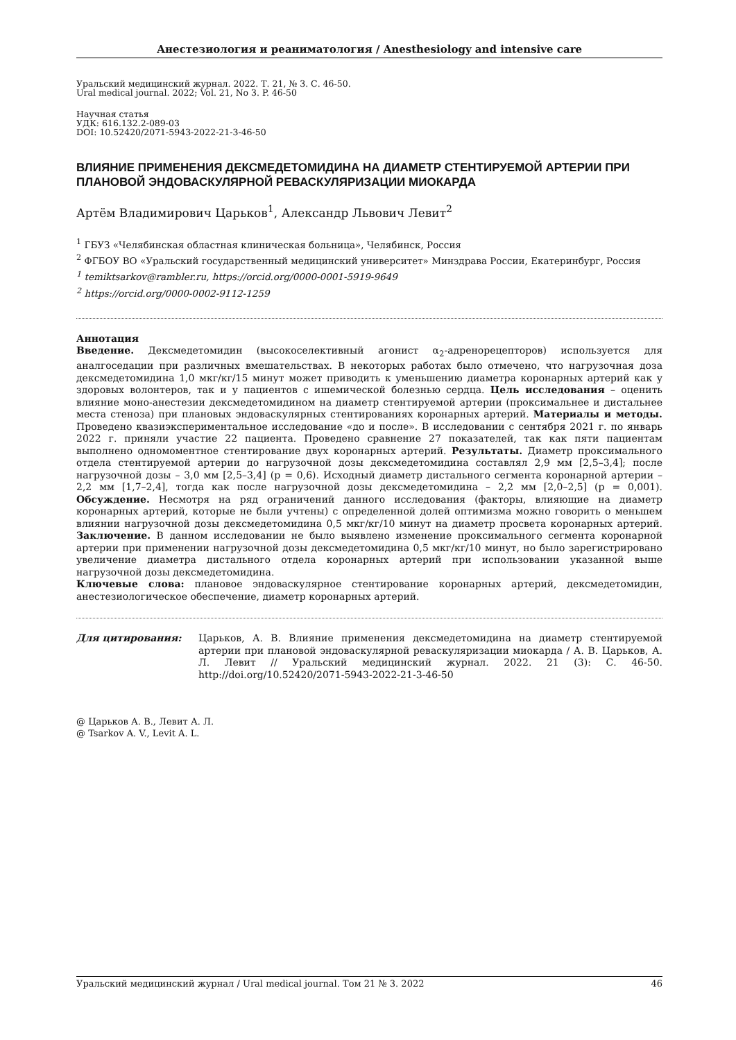Анестезиология и реаниматология / Anesthesiology and intensive care
Уральский медицинский журнал. 2022. Т. 21, № 3. С. 46-50.
Ural medical journal. 2022; Vol. 21, No 3. P. 46-50
Научная статья
УДК: 616.132.2-089-03
DOI: 10.52420/2071-5943-2022-21-3-46-50
ВЛИЯНИЕ ПРИМЕНЕНИЯ ДЕКСМЕДЕТОМИДИНА НА ДИАМЕТР СТЕНТИРУЕМОЙ АРТЕРИИ ПРИ ПЛАНОВОЙ ЭНДОВАСКУЛЯРНОЙ РЕВАСКУЛЯРИЗАЦИИ МИОКАРДА
Артём Владимирович Царьков<sup>1</sup>, Александр Львович Левит<sup>2</sup>
<sup>1</sup> ГБУЗ «Челябинская областная клиническая больница», Челябинск, Россия
<sup>2</sup> ФГБОУ ВО «Уральский государственный медицинский университет» Минздрава России, Екатеринбург, Россия
<sup>1</sup> temiktsarkov@rambler.ru, https://orcid.org/0000-0001-5919-9649
<sup>2</sup> https://orcid.org/0000-0002-9112-1259
Аннотация
Введение. Дексмедетомидин (высокоселективный агонист α<sub>2</sub>-адренорецепторов) используется для аналгоседации при различных вмешательствах. В некоторых работах было отмечено, что нагрузочная доза дексмедетомидина 1,0 мкг/кг/15 минут может приводить к уменьшению диаметра коронарных артерий как у здоровых волонтеров, так и у пациентов с ишемической болезнью сердца. Цель исследования – оценить влияние моно-анестезии дексмедетомидином на диаметр стентируемой артерии (проксимальнее и дистальнее места стеноза) при плановых эндоваскулярных стентированиях коронарных артерий. Материалы и методы. Проведено квазиэкспериментальное исследование «до и после». В исследовании с сентября 2021 г. по январь 2022 г. приняли участие 22 пациента. Проведено сравнение 27 показателей, так как пяти пациентам выполнено одномоментное стентирование двух коронарных артерий. Результаты. Диаметр проксимального отдела стентируемой артерии до нагрузочной дозы дексмедетомидина составлял 2,9 мм [2,5–3,4]; после нагрузочной дозы – 3,0 мм [2,5–3,4] (p = 0,6). Исходный диаметр дистального сегмента коронарной артерии – 2,2 мм [1,7–2,4], тогда как после нагрузочной дозы дексмедетомидина – 2,2 мм [2,0–2,5] (p = 0,001). Обсуждение. Несмотря на ряд ограничений данного исследования (факторы, влияющие на диаметр коронарных артерий, которые не были учтены) с определенной долей оптимизма можно говорить о меньшем влиянии нагрузочной дозы дексмедетомидина 0,5 мкг/кг/10 минут на диаметр просвета коронарных артерий. Заключение. В данном исследовании не было выявлено изменение проксимального сегмента коронарной артерии при применении нагрузочной дозы дексмедетомидина 0,5 мкг/кг/10 минут, но было зарегистрировано увеличение диаметра дистального отдела коронарных артерий при использовании указанной выше нагрузочной дозы дексмедетомидина.
Ключевые слова: плановое эндоваскулярное стентирование коронарных артерий, дексмедетомидин, анестезиологическое обеспечение, диаметр коронарных артерий.
Для цитирования: Царьков, А. В. Влияние применения дексмедетомидина на диаметр стентируемой артерии при плановой эндоваскулярной реваскуляризации миокарда / А. В. Царьков, А. Л. Левит // Уральский медицинский журнал. 2022. 21 (3): С. 46-50. http://doi.org/10.52420/2071-5943-2022-21-3-46-50
@ Царьков А. В., Левит А. Л.
@ Tsarkov A. V., Levit A. L.
Уральский медицинский журнал / Ural medical journal. Том 21 № 3. 2022 46